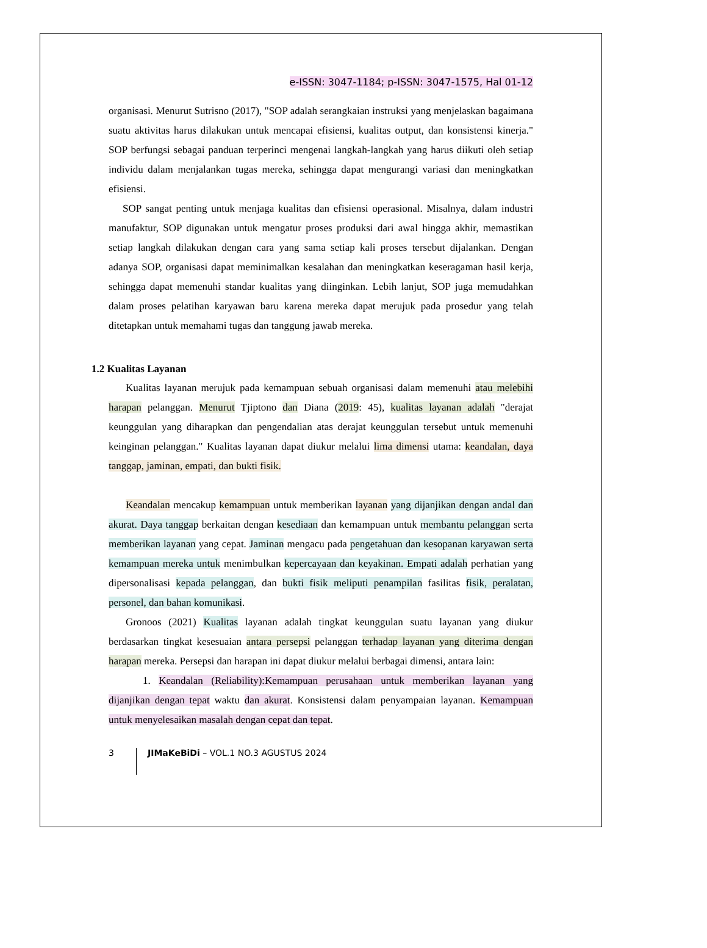e-ISSN: 3047-1184; p-ISSN: 3047-1575, Hal 01-12
organisasi. Menurut Sutrisno (2017), "SOP adalah serangkaian instruksi yang menjelaskan bagaimana suatu aktivitas harus dilakukan untuk mencapai efisiensi, kualitas output, dan konsistensi kinerja." SOP berfungsi sebagai panduan terperinci mengenai langkah-langkah yang harus diikuti oleh setiap individu dalam menjalankan tugas mereka, sehingga dapat mengurangi variasi dan meningkatkan efisiensi.
SOP sangat penting untuk menjaga kualitas dan efisiensi operasional. Misalnya, dalam industri manufaktur, SOP digunakan untuk mengatur proses produksi dari awal hingga akhir, memastikan setiap langkah dilakukan dengan cara yang sama setiap kali proses tersebut dijalankan. Dengan adanya SOP, organisasi dapat meminimalkan kesalahan dan meningkatkan keseragaman hasil kerja, sehingga dapat memenuhi standar kualitas yang diinginkan. Lebih lanjut, SOP juga memudahkan dalam proses pelatihan karyawan baru karena mereka dapat merujuk pada prosedur yang telah ditetapkan untuk memahami tugas dan tanggung jawab mereka.
1.2 Kualitas Layanan
Kualitas layanan merujuk pada kemampuan sebuah organisasi dalam memenuhi atau melebihi harapan pelanggan. Menurut Tjiptono dan Diana (2019: 45), kualitas layanan adalah "derajat keunggulan yang diharapkan dan pengendalian atas derajat keunggulan tersebut untuk memenuhi keinginan pelanggan." Kualitas layanan dapat diukur melalui lima dimensi utama: keandalan, daya tanggap, jaminan, empati, dan bukti fisik.
Keandalan mencakup kemampuan untuk memberikan layanan yang dijanjikan dengan andal dan akurat. Daya tanggap berkaitan dengan kesediaan dan kemampuan untuk membantu pelanggan serta memberikan layanan yang cepat. Jaminan mengacu pada pengetahuan dan kesopanan karyawan serta kemampuan mereka untuk menimbulkan kepercayaan dan keyakinan. Empati adalah perhatian yang dipersonalisasi kepada pelanggan, dan bukti fisik meliputi penampilan fasilitas fisik, peralatan, personel, dan bahan komunikasi.
Gronoos (2021) Kualitas layanan adalah tingkat keunggulan suatu layanan yang diukur berdasarkan tingkat kesesuaian antara persepsi pelanggan terhadap layanan yang diterima dengan harapan mereka. Persepsi dan harapan ini dapat diukur melalui berbagai dimensi, antara lain:
1. Keandalan (Reliability):Kemampuan perusahaan untuk memberikan layanan yang dijanjikan dengan tepat waktu dan akurat. Konsistensi dalam penyampaian layanan. Kemampuan untuk menyelesaikan masalah dengan cepat dan tepat.
3 JIMaKeBiDi – VOL.1 NO.3 AGUSTUS 2024